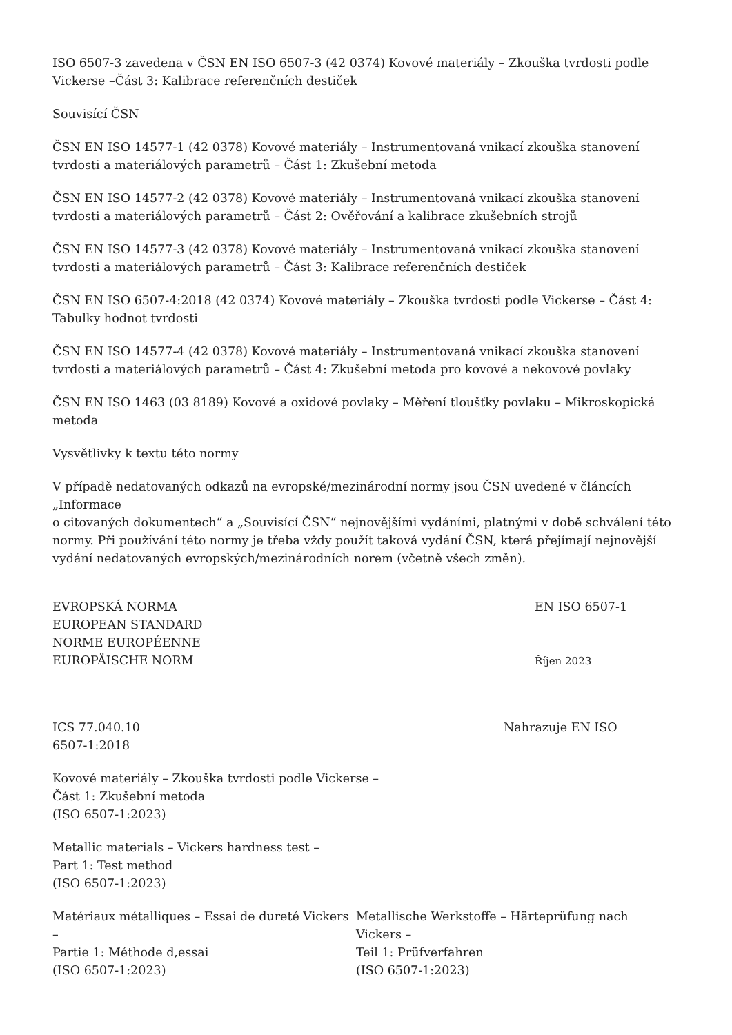ISO 6507-3 zavedena v ČSN EN ISO 6507-3 (42 0374) Kovové materiály – Zkouška tvrdosti podle Vickerse –Část 3: Kalibrace referenčních destiček
Souvisící ČSN
ČSN EN ISO 14577-1 (42 0378) Kovové materiály – Instrumentovaná vnikací zkouška stanovení tvrdosti a materiálových parametrů – Část 1: Zkušební metoda
ČSN EN ISO 14577-2 (42 0378) Kovové materiály – Instrumentovaná vnikací zkouška stanovení tvrdosti a materiálových parametrů – Část 2: Ověřování a kalibrace zkušebních strojů
ČSN EN ISO 14577-3 (42 0378) Kovové materiály – Instrumentovaná vnikací zkouška stanovení tvrdosti a materiálových parametrů – Část 3: Kalibrace referenčních destiček
ČSN EN ISO 6507-4:2018 (42 0374) Kovové materiály – Zkouška tvrdosti podle Vickerse – Část 4: Tabulky hodnot tvrdosti
ČSN EN ISO 14577-4 (42 0378) Kovové materiály – Instrumentovaná vnikací zkouška stanovení tvrdosti a materiálových parametrů – Část 4: Zkušební metoda pro kovové a nekovové povlaky
ČSN EN ISO 1463 (03 8189) Kovové a oxidové povlaky – Měření tloušťky povlaku – Mikroskopická metoda
Vysvětlivky k textu této normy
V případě nedatovaných odkazů na evropské/mezinárodní normy jsou ČSN uvedené v článcích „Informace
o citovaných dokumentech“ a „Souvisící ČSN“ nejnovějšími vydáními, platnými v době schválení této normy. Při používání této normy je třeba vždy použít taková vydání ČSN, která přejímají nejnovější vydání nedatovaných evropských/mezinárodních norem (včetně všech změn).
EVROPSKÁ NORMA
EUROPEAN STANDARD
NORME EUROPÉENNE
EUROPÄISCHE NORM
EN ISO 6507-1
Říjen 2023
ICS 77.040.10 Nahrazuje EN ISO
6507-1:2018
Kovové materiály – Zkouška tvrdosti podle Vickerse –
Část 1: Zkušební metoda
(ISO 6507-1:2023)
Metallic materials – Vickers hardness test –
Part 1: Test method
(ISO 6507-1:2023)
Matériaux métalliques – Essai de dureté Vickers –
Partie 1: Méthode d,essai
(ISO 6507-1:2023)
Metallische Werkstoffe – Härteprüfung nach Vickers –
Teil 1: Prüfverfahren
(ISO 6507-1:2023)